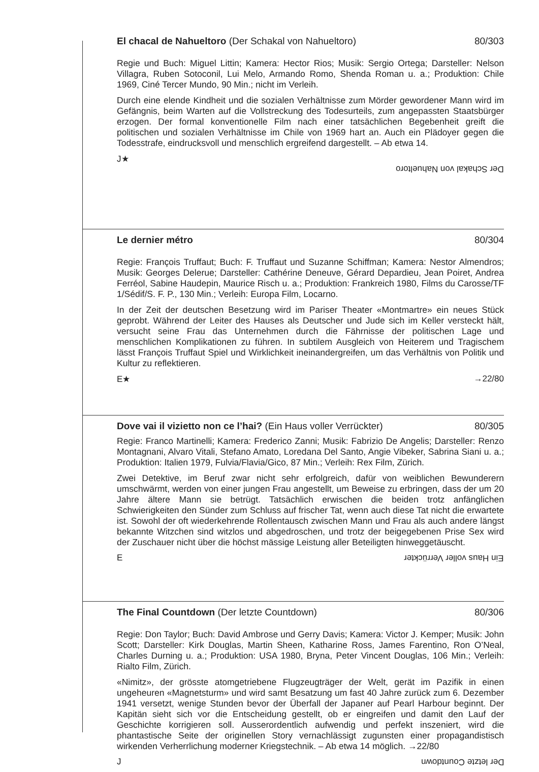El chacal de Nahueltoro (Der Schakal von Nahueltoro) 80/303
Regie und Buch: Miguel Littin; Kamera: Hector Rios; Musik: Sergio Ortega; Darsteller: Nelson Villagra, Ruben Sotoconil, Lui Melo, Armando Romo, Shenda Roman u. a.; Produktion: Chile 1969, Ciné Tercer Mundo, 90 Min.; nicht im Verleih.
Durch eine elende Kindheit und die sozialen Verhältnisse zum Mörder gewordener Mann wird im Gefängnis, beim Warten auf die Vollstreckung des Todesurteils, zum angepassten Staatsbürger erzogen. Der formal konventionelle Film nach einer tatsächlichen Begebenheit greift die politischen und sozialen Verhältnisse im Chile von 1969 hart an. Auch ein Plädoyer gegen die Todesstrafe, eindrucksvoll und menschlich ergreifend dargestellt. – Ab etwa 14.
J★ Der Schakal von Nahueltoro
Le dernier métro 80/304
Regie: François Truffaut; Buch: F. Truffaut und Suzanne Schiffman; Kamera: Nestor Almendros; Musik: Georges Delerue; Darsteller: Cathérine Deneuve, Gérard Depardieu, Jean Poiret, Andrea Ferréol, Sabine Haudepin, Maurice Risch u. a.; Produktion: Frankreich 1980, Films du Carosse/TF 1/Sédif/S. F. P., 130 Min.; Verleih: Europa Film, Locarno.
In der Zeit der deutschen Besetzung wird im Pariser Theater «Montmartre» ein neues Stück geprobt. Während der Leiter des Hauses als Deutscher und Jude sich im Keller versteckt hält, versucht seine Frau das Unternehmen durch die Fährnisse der politischen Lage und menschlichen Komplikationen zu führen. In subtilem Ausgleich von Heiterem und Tragischem lässt François Truffaut Spiel und Wirklichkeit ineinandergreifen, um das Verhältnis von Politik und Kultur zu reflektieren.
E★ →22/80
Dove vai il vizietto non ce l’hai? (Ein Haus voller Verrückter) 80/305
Regie: Franco Martinelli; Kamera: Frederico Zanni; Musik: Fabrizio De Angelis; Darsteller: Renzo Montagnani, Alvaro Vitali, Stefano Amato, Loredana Del Santo, Angie Vibeker, Sabrina Siani u. a.; Produktion: Italien 1979, Fulvia/Flavia/Gico, 87 Min.; Verleih: Rex Film, Zürich.
Zwei Detektive, im Beruf zwar nicht sehr erfolgreich, dafür von weiblichen Bewunderern umschwärmt, werden von einer jungen Frau angestellt, um Beweise zu erbringen, dass der um 20 Jahre ältere Mann sie betrügt. Tatsächlich erwischen die beiden trotz anfänglichen Schwierigkeiten den Sünder zum Schluss auf frischer Tat, wenn auch diese Tat nicht die erwartete ist. Sowohl der oft wiederkehrende Rollentausch zwischen Mann und Frau als auch andere längst bekannte Witzchen sind witzlos und abgedroschen, und trotz der beigegebenen Prise Sex wird der Zuschauer nicht über die höchst mässige Leistung aller Beteiligten hinweggetäuscht.
E Ein Haus voller Verrückter
The Final Countdown (Der letzte Countdown) 80/306
Regie: Don Taylor; Buch: David Ambrose und Gerry Davis; Kamera: Victor J. Kemper; Musik: John Scott; Darsteller: Kirk Douglas, Martin Sheen, Katharine Ross, James Farentino, Ron O’Neal, Charles Durning u. a.; Produktion: USA 1980, Bryna, Peter Vincent Douglas, 106 Min.; Verleih: Rialto Film, Zürich.
«Nimitz», der grösste atomgetriebene Flugzeugträger der Welt, gerät im Pazifik in einen ungeheuren «Magnetsturm» und wird samt Besatzung um fast 40 Jahre zurück zum 6. Dezember 1941 versetzt, wenige Stunden bevor der Überfall der Japaner auf Pearl Harbour beginnt. Der Kapitän sieht sich vor die Entscheidung gestellt, ob er eingreifen und damit den Lauf der Geschichte korrigieren soll. Ausserordentlich aufwendig und perfekt inszeniert, wird die phantastische Seite der originellen Story vernachlässigt zugunsten einer propagandistisch wirkenden Verherrlichung moderner Kriegstechnik. – Ab etwa 14 möglich. →22/80
J Der letzte Countdown